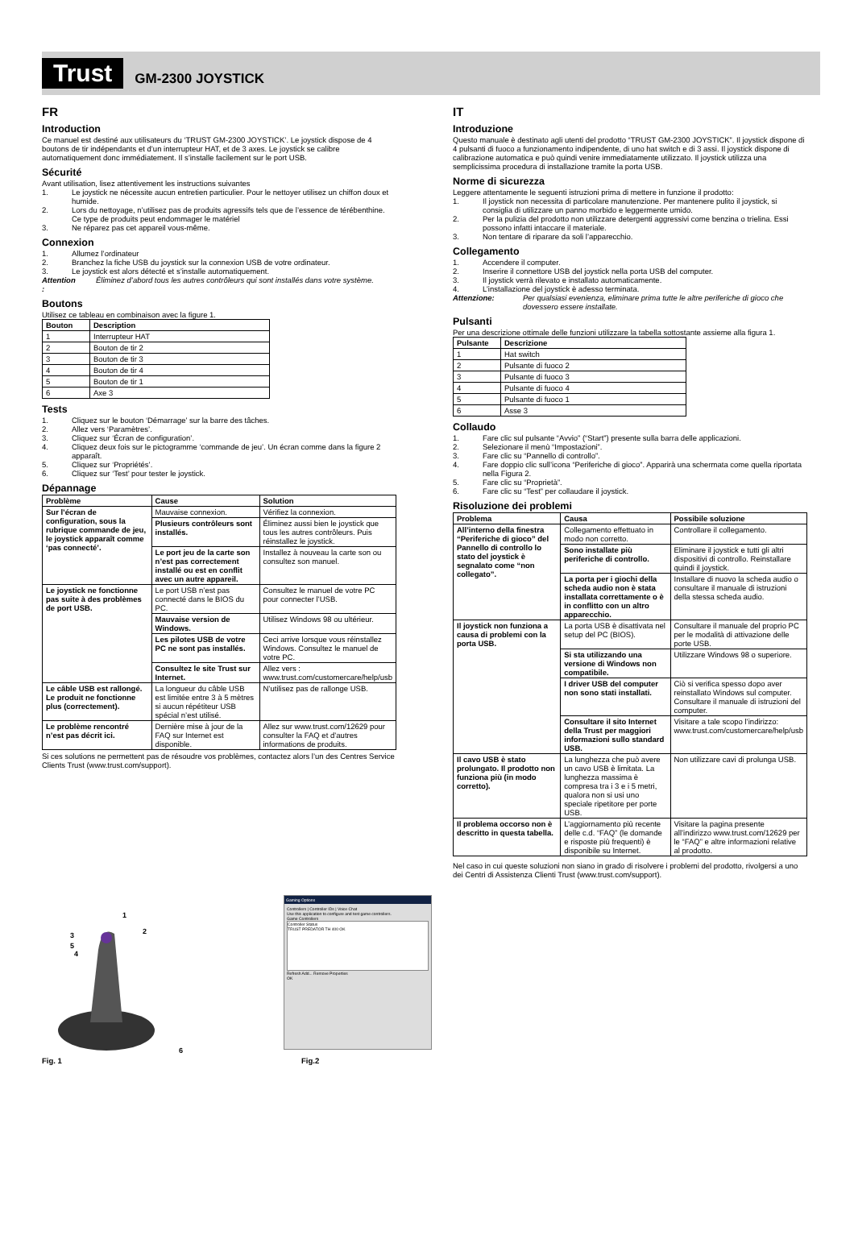Trust
GM-2300 JOYSTICK
FR
Introduction
Ce manuel est destiné aux utilisateurs du ‘TRUST GM-2300 JOYSTICK’. Le joystick dispose de 4 boutons de tir indépendants et d’un interrupteur HAT, et de 3 axes. Le joystick se calibre automatiquement donc immédiatement. Il s’installe facilement sur le port USB.
Sécurité
Avant utilisation, lisez attentivement les instructions suivantes
1. Le joystick ne nécessite aucun entretien particulier. Pour le nettoyer utilisez un chiffon doux et humide.
2. Lors du nettoyage, n’utilisez pas de produits agressifs tels que de l’essence de térébenthine. Ce type de produits peut endommager le matériel
3. Ne réparez pas cet appareil vous-même.
Connexion
1. Allumez l’ordinateur
2. Branchez la fiche USB du joystick sur la connexion USB de votre ordinateur.
3. Le joystick est alors détecté et s’installe automatiquement.
Attention : Éliminez d’abord tous les autres contrôleurs qui sont installés dans votre système.
Boutons
Utilisez ce tableau en combinaison avec la figure 1.
| Bouton | Description |
| --- | --- |
| 1 | Interrupteur HAT |
| 2 | Bouton de tir 2 |
| 3 | Bouton de tir 3 |
| 4 | Bouton de tir 4 |
| 5 | Bouton de tir 1 |
| 6 | Axe 3 |
Tests
1. Cliquez sur le bouton ‘Démarrage’ sur la barre des tâches.
2. Allez vers ‘Paramètres’.
3. Cliquez sur ‘Écran de configuration’.
4. Cliquez deux fois sur le pictogramme ‘commande de jeu’. Un écran comme dans la figure 2 apparaît.
5. Cliquez sur ‘Propriétés’.
6. Cliquez sur ‘Test’ pour tester le joystick.
Dépannage
| Problème | Cause | Solution |
| --- | --- | --- |
| Sur l’écran de configuration, sous la rubrique commande de jeu, le joystick apparaît comme ‘pas connecté’. | Mauvaise connexion. | Vérifiez la connexion. |
| | Plusieurs contrôleurs sont installés. | Éliminez aussi bien le joystick que tous les autres contrôleurs. Puis réinstallez le joystick. |
| | Le port jeu de la carte son n’est pas correctement installé ou est en conflit avec un autre appareil. | Installez à nouveau la carte son ou consultez son manuel. |
| Le joystick ne fonctionne pas suite à des problèmes de port USB. | Le port USB n’est pas connecté dans le BIOS du PC. | Consultez le manuel de votre PC pour connecter l’USB. |
| | Mauvaise version de Windows. | Utilisez Windows 98 ou ultérieur. |
| | Les pilotes USB de votre PC ne sont pas installés. | Ceci arrive lorsque vous réinstallez Windows. Consultez le manuel de votre PC. |
| | Consultez le site Trust sur Internet. | Allez vers : www.trust.com/customercare/help/usb |
| Le câble USB est rallongé. Le produit ne fonctionne plus (correctement). | La longueur du câble USB est limitée entre 3 à 5 mètres si aucun répétiteur USB spécial n’est utilisé. | N’utilisez pas de rallonge USB. |
| Le problème rencontré n’est pas décrit ici. | Dernière mise à jour de la FAQ sur Internet est disponible. | Allez sur www.trust.com/12629 pour consulter la FAQ et d’autres informations de produits. |
Si ces solutions ne permettent pas de résoudre vos problèmes, contactez alors l’un des Centres Service Clients Trust (www.trust.com/support).
IT
Introduzione
Questo manuale è destinato agli utenti del prodotto “TRUST GM-2300 JOYSTICK”. Il joystick dispone di 4 pulsanti di fuoco a funzionamento indipendente, di uno hat switch e di 3 assi. Il joystick dispone di calibrazione automatica e può quindi venire immediatamente utilizzato. Il joystick utilizza una semplicissima procedura di installazione tramite la porta USB.
Norme di sicurezza
Leggere attentamente le seguenti istruzioni prima di mettere in funzione il prodotto:
1. Il joystick non necessita di particolare manutenzione. Per mantenere pulito il joystick, si consiglia di utilizzare un panno morbido e leggermente umido.
2. Per la pulizia del prodotto non utilizzare detergenti aggressivi come benzina o trielina. Essi possono infatti intaccare il materiale.
3. Non tentare di riparare da soli l’apparecchio.
Collegamento
1. Accendere il computer.
2. Inserire il connettore USB del joystick nella porta USB del computer.
3. Il joystick verrà rilevato e installato automaticamente.
4. L’installazione del joystick è adesso terminata.
Attenzione: Per qualsiasi evenienza, eliminare prima tutte le altre periferiche di gioco che dovessero essere installate.
Pulsanti
Per una descrizione ottimale delle funzioni utilizzare la tabella sottostante assieme alla figura 1.
| Pulsante | Descrizione |
| --- | --- |
| 1 | Hat switch |
| 2 | Pulsante di fuoco 2 |
| 3 | Pulsante di fuoco 3 |
| 4 | Pulsante di fuoco 4 |
| 5 | Pulsante di fuoco 1 |
| 6 | Asse 3 |
Collaudo
1. Fare clic sul pulsante “Avvio” (“Start”) presente sulla barra delle applicazioni.
2. Selezionare il menù “Impostazioni”.
3. Fare clic su “Pannello di controllo”.
4. Fare doppio clic sull’icona “Periferiche di gioco”. Apparirà una schermata come quella riportata nella Figura 2.
5. Fare clic su “Proprietà”.
6. Fare clic su “Test” per collaudare il joystick.
Risoluzione dei problemi
| Problema | Causa | Possibile soluzione |
| --- | --- | --- |
| All’interno della finestra “Periferiche di gioco” del Pannello di controllo lo stato del joystick è segnalato come “non collegato”. | Collegamento effettuato in modo non corretto. | Controllare il collegamento. |
| | Sono installate più periferiche di controllo. | Eliminare il joystick e tutti gli altri dispositivi di controllo. Reinstallare quindi il joystick. |
| | La porta per i giochi della scheda audio non è stata installata correttamente o è in conflitto con un altro apparecchio. | Installare di nuovo la scheda audio o consultare il manuale di istruzioni della stessa scheda audio. |
| Il joystick non funziona a causa di problemi con la porta USB. | La porta USB è disattivata nel setup del PC (BIOS). | Consultare il manuale del proprio PC per le modalità di attivazione delle porte USB. |
| | Si sta utilizzando una versione di Windows non compatibile. | Utilizzare Windows 98 o superiore. |
| | I driver USB del computer non sono stati installati. | Ciò si verifica spesso dopo aver reinstallato Windows sul computer. Consultare il manuale di istruzioni del computer. |
| | Consultare il sito Internet della Trust per maggiori informazioni sullo standard USB. | Visitare a tale scopo l’indirizzo: www.trust.com/customercare/help/usb |
| Il cavo USB è stato prolungato. Il prodotto non funziona più (in modo corretto). | La lunghezza che può avere un cavo USB è limitata. La lunghezza massima è compresa tra i 3 e i 5 metri, qualora non si usi uno speciale ripetitore per porte USB. | Non utilizzare cavi di prolunga USB. |
| Il problema occorso non è descritto in questa tabella. | L’aggiornamento più recente delle c.d. “FAQ” (le domande e risposte più frequenti) è disponibile su Internet. | Visitare la pagina presente all’indirizzo www.trust.com/12629 per le “FAQ” e altre informazioni relative al prodotto. |
Nel caso in cui queste soluzioni non siano in grado di risolvere i problemi del prodotto, rivolgersi a uno dei Centri di Assistenza Clienti Trust (www.trust.com/support).
1
2
3
5
4
6
Fig. 1
Gaming Options
Controllers | Controller IDs | Voice Chat
Use this application to configure and test game controllers.
Game Controllers
Controller Status
TRUST PREDATOR TH 400 OK
Refresh Add... Remove Properties
OK
Fig.2